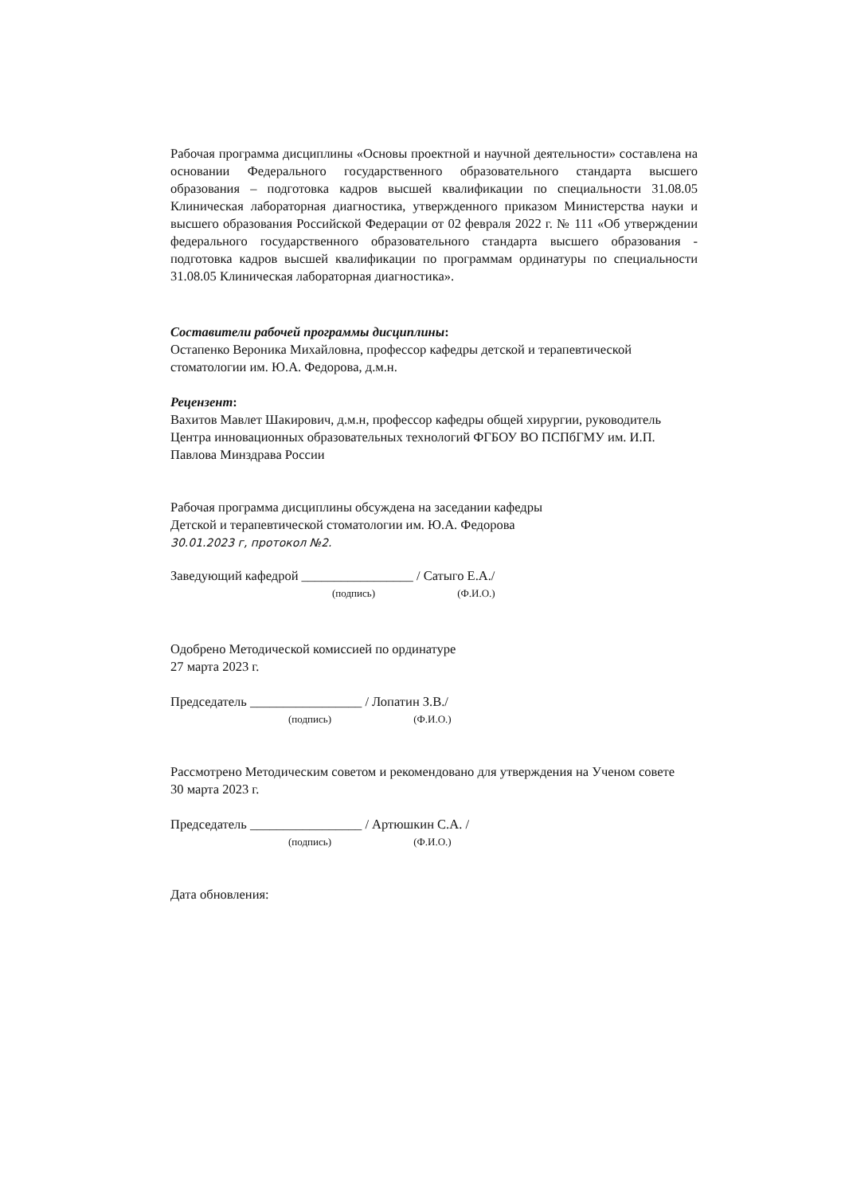Рабочая программа дисциплины «Основы проектной и научной деятельности» составлена на основании Федерального государственного образовательного стандарта высшего образования – подготовка кадров высшей квалификации по специальности 31.08.05 Клиническая лабораторная диагностика, утвержденного приказом Министерства науки и высшего образования Российской Федерации от 02 февраля 2022 г. № 111 «Об утверждении федерального государственного образовательного стандарта высшего образования - подготовка кадров высшей квалификации по программам ординатуры по специальности 31.08.05 Клиническая лабораторная диагностика».
Составители рабочей программы дисциплины:
Остапенко Вероника Михайловна, профессор кафедры детской и терапевтической стоматологии им. Ю.А. Федорова, д.м.н.
Рецензент:
Вахитов Мавлет Шакирович, д.м.н, профессор кафедры общей хирургии, руководитель Центра инновационных образовательных технологий ФГБОУ ВО ПСПбГМУ им. И.П. Павлова Минздрава России
Рабочая программа дисциплины обсуждена на заседании кафедры
Детской и терапевтической стоматологии им. Ю.А. Федорова
30.01.2023 г, протокол №2.
Заведующий кафедрой _________________ / Сатыго Е.А./
(подпись) (Ф.И.О.)
Одобрено Методической комиссией по ординатуре
27 марта 2023 г.
Председатель _________________ / Лопатин З.В./
(подпись) (Ф.И.О.)
Рассмотрено Методическим советом и рекомендовано для утверждения на Ученом совете
30 марта 2023 г.
Председатель _________________ / Артюшкин С.А. /
(подпись) (Ф.И.О.)
Дата обновления: